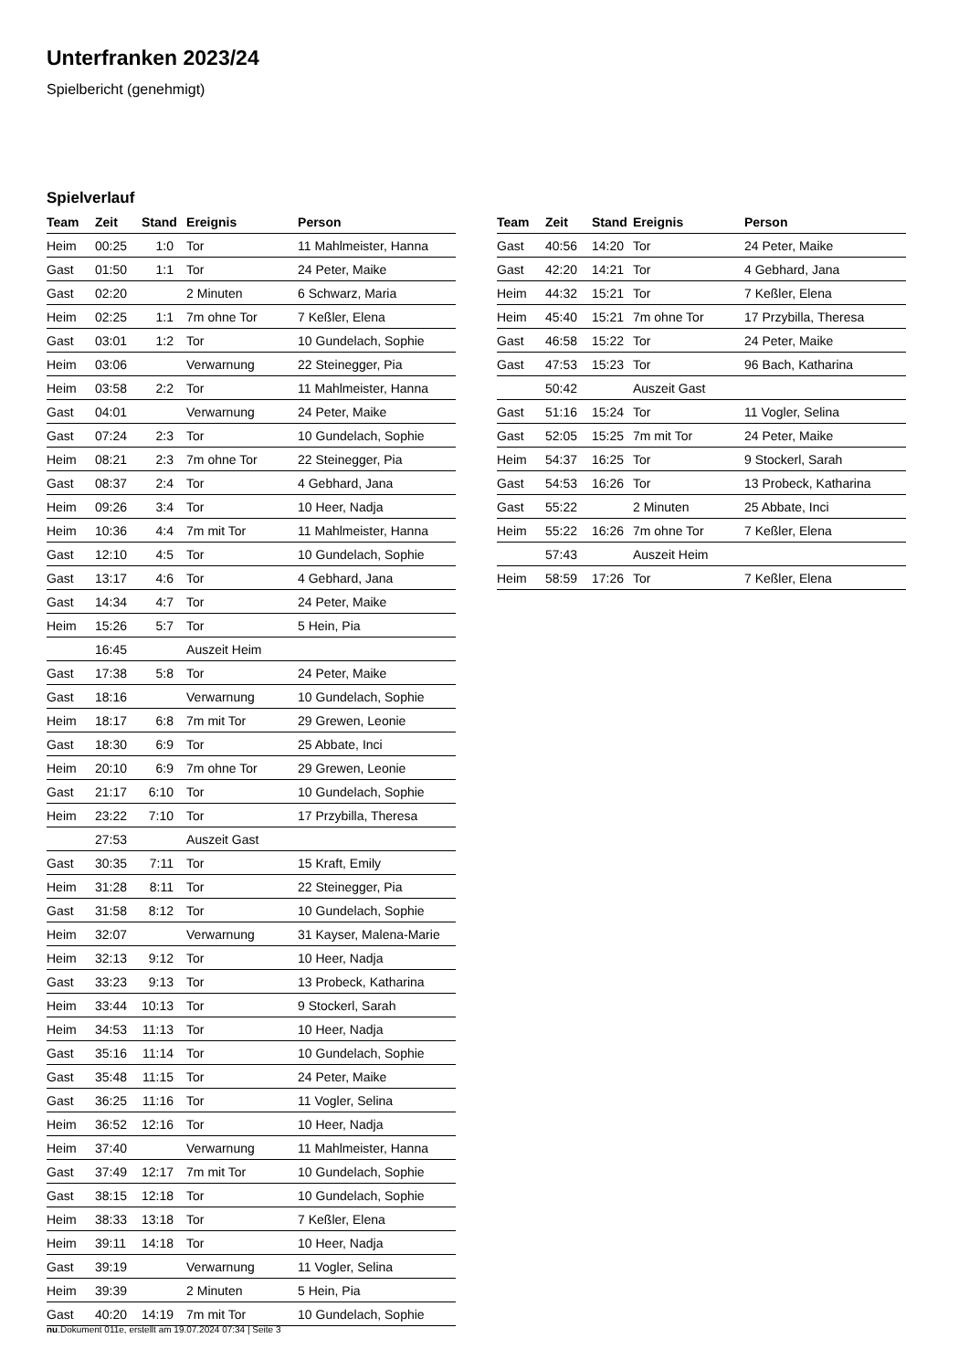Unterfranken 2023/24
Spielbericht (genehmigt)
Spielverlauf
| Team | Zeit | Stand | Ereignis | Person |
| --- | --- | --- | --- | --- |
| Heim | 00:25 | 1:0 | Tor | 11 Mahlmeister, Hanna |
| Gast | 01:50 | 1:1 | Tor | 24 Peter, Maike |
| Gast | 02:20 | | 2 Minuten | 6 Schwarz, Maria |
| Heim | 02:25 | 1:1 | 7m ohne Tor | 7 Keßler, Elena |
| Gast | 03:01 | 1:2 | Tor | 10 Gundelach, Sophie |
| Heim | 03:06 | | Verwarnung | 22 Steinegger, Pia |
| Heim | 03:58 | 2:2 | Tor | 11 Mahlmeister, Hanna |
| Gast | 04:01 | | Verwarnung | 24 Peter, Maike |
| Gast | 07:24 | 2:3 | Tor | 10 Gundelach, Sophie |
| Heim | 08:21 | 2:3 | 7m ohne Tor | 22 Steinegger, Pia |
| Gast | 08:37 | 2:4 | Tor | 4 Gebhard, Jana |
| Heim | 09:26 | 3:4 | Tor | 10 Heer, Nadja |
| Heim | 10:36 | 4:4 | 7m mit Tor | 11 Mahlmeister, Hanna |
| Gast | 12:10 | 4:5 | Tor | 10 Gundelach, Sophie |
| Gast | 13:17 | 4:6 | Tor | 4 Gebhard, Jana |
| Gast | 14:34 | 4:7 | Tor | 24 Peter, Maike |
| Heim | 15:26 | 5:7 | Tor | 5 Hein, Pia |
| | 16:45 | | Auszeit Heim | |
| Gast | 17:38 | 5:8 | Tor | 24 Peter, Maike |
| Gast | 18:16 | | Verwarnung | 10 Gundelach, Sophie |
| Heim | 18:17 | 6:8 | 7m mit Tor | 29 Grewen, Leonie |
| Gast | 18:30 | 6:9 | Tor | 25 Abbate, Inci |
| Heim | 20:10 | 6:9 | 7m ohne Tor | 29 Grewen, Leonie |
| Gast | 21:17 | 6:10 | Tor | 10 Gundelach, Sophie |
| Heim | 23:22 | 7:10 | Tor | 17 Przybilla, Theresa |
| | 27:53 | | Auszeit Gast | |
| Gast | 30:35 | 7:11 | Tor | 15 Kraft, Emily |
| Heim | 31:28 | 8:11 | Tor | 22 Steinegger, Pia |
| Gast | 31:58 | 8:12 | Tor | 10 Gundelach, Sophie |
| Heim | 32:07 | | Verwarnung | 31 Kayser, Malena-Marie |
| Heim | 32:13 | 9:12 | Tor | 10 Heer, Nadja |
| Gast | 33:23 | 9:13 | Tor | 13 Probeck, Katharina |
| Heim | 33:44 | 10:13 | Tor | 9 Stockerl, Sarah |
| Heim | 34:53 | 11:13 | Tor | 10 Heer, Nadja |
| Gast | 35:16 | 11:14 | Tor | 10 Gundelach, Sophie |
| Gast | 35:48 | 11:15 | Tor | 24 Peter, Maike |
| Gast | 36:25 | 11:16 | Tor | 11 Vogler, Selina |
| Heim | 36:52 | 12:16 | Tor | 10 Heer, Nadja |
| Heim | 37:40 | | Verwarnung | 11 Mahlmeister, Hanna |
| Gast | 37:49 | 12:17 | 7m mit Tor | 10 Gundelach, Sophie |
| Gast | 38:15 | 12:18 | Tor | 10 Gundelach, Sophie |
| Heim | 38:33 | 13:18 | Tor | 7 Keßler, Elena |
| Heim | 39:11 | 14:18 | Tor | 10 Heer, Nadja |
| Gast | 39:19 | | Verwarnung | 11 Vogler, Selina |
| Heim | 39:39 | | 2 Minuten | 5 Hein, Pia |
| Gast | 40:20 | 14:19 | 7m mit Tor | 10 Gundelach, Sophie |
| Team | Zeit | Stand | Ereignis | Person |
| --- | --- | --- | --- | --- |
| Gast | 40:56 | 14:20 | Tor | 24 Peter, Maike |
| Gast | 42:20 | 14:21 | Tor | 4 Gebhard, Jana |
| Heim | 44:32 | 15:21 | Tor | 7 Keßler, Elena |
| Heim | 45:40 | 15:21 | 7m ohne Tor | 17 Przybilla, Theresa |
| Gast | 46:58 | 15:22 | Tor | 24 Peter, Maike |
| Gast | 47:53 | 15:23 | Tor | 96 Bach, Katharina |
| | 50:42 | | Auszeit Gast | |
| Gast | 51:16 | 15:24 | Tor | 11 Vogler, Selina |
| Gast | 52:05 | 15:25 | 7m mit Tor | 24 Peter, Maike |
| Heim | 54:37 | 16:25 | Tor | 9 Stockerl, Sarah |
| Gast | 54:53 | 16:26 | Tor | 13 Probeck, Katharina |
| Gast | 55:22 | | 2 Minuten | 25 Abbate, Inci |
| Heim | 55:22 | 16:26 | 7m ohne Tor | 7 Keßler, Elena |
| | 57:43 | | Auszeit Heim | |
| Heim | 58:59 | 17:26 | Tor | 7 Keßler, Elena |
nu.Dokument 011e, erstellt am 19.07.2024 07:34 | Seite 3